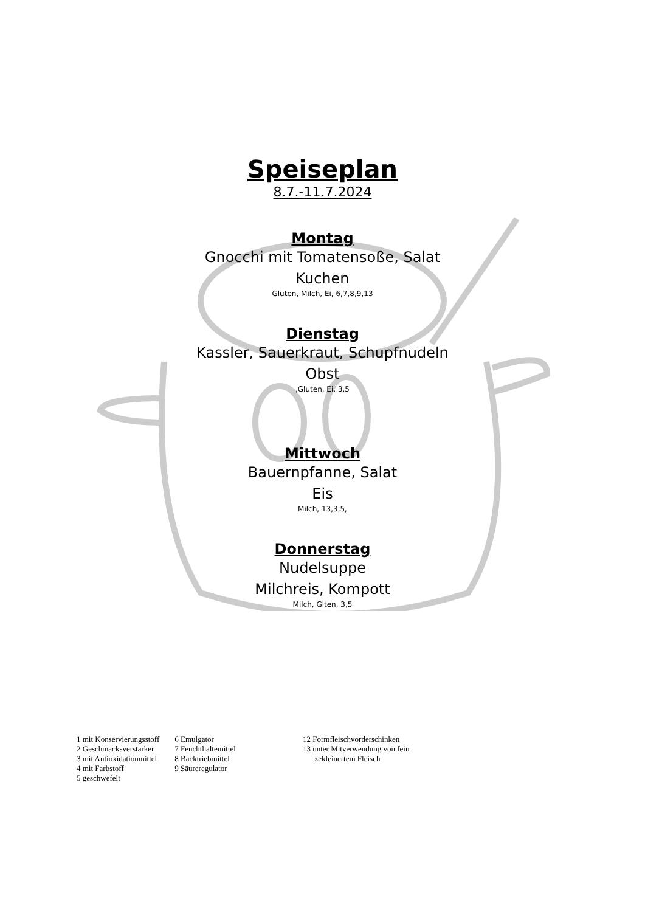Speiseplan
8.7.-11.7.2024
Montag
Gnocchi mit Tomatensoße, Salat
Kuchen
Gluten, Milch, Ei, 6,7,8,9,13
Dienstag
Kassler, Sauerkraut, Schupfnudeln
Obst
,Gluten, Ei, 3,5
Mittwoch
Bauernpfanne, Salat
Eis
Milch, 13,3,5,
Donnerstag
Nudelsuppe
Milchreis, Kompott
Milch, Glten, 3,5
1 mit Konservierungsstoff
2 Geschmacksverstärker
3 mit Antioxidationmittel
4 mit Farbstoff
5 geschwefelt
6 Emulgator
7 Feuchthaltemittel
8 Backtriebmittel
9 Säureregulator
12 Formfleischvorderschinken
13 unter Mitverwendung von fein
zekleinertem Fleisch